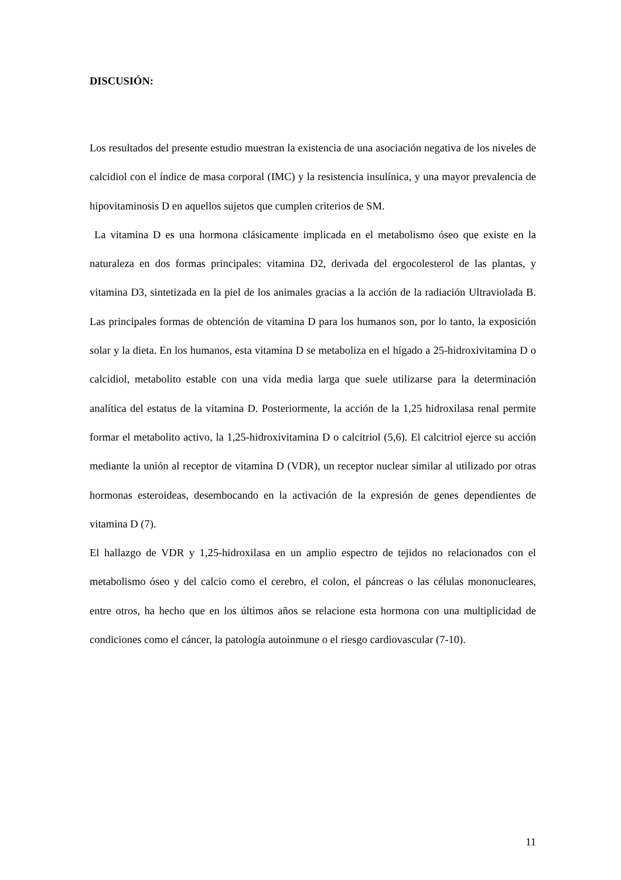DISCUSIÓN:
Los resultados del presente estudio muestran la existencia de una asociación negativa de los niveles de calcidiol con el índice de masa corporal (IMC) y la resistencia insulínica, y una mayor prevalencia de hipovitaminosis D en aquellos sujetos que cumplen criterios de SM.
La vitamina D es una hormona clásicamente implicada en el metabolismo óseo que existe en la naturaleza en dos formas principales: vitamina D2, derivada del ergocolesterol de las plantas, y vitamina D3, sintetizada en la piel de los animales gracias a la acción de la radiación Ultraviolada B. Las principales formas de obtención de vitamina D para los humanos son, por lo tanto, la exposición solar y la dieta. En los humanos, esta vitamina D se metaboliza en el hígado a 25-hidroxivitamina D o calcidiol, metabolito estable con una vida media larga que suele utilizarse para la determinación analítica del estatus de la vitamina D. Posteriormente, la acción de la 1,25 hidroxilasa renal permite formar el metabolito activo, la 1,25-hidroxivitamina D o calcitriol (5,6). El calcitriol ejerce su acción mediante la unión al receptor de vitamina D (VDR), un receptor nuclear similar al utilizado por otras hormonas esteroideas, desembocando en la activación de la expresión de genes dependientes de vitamina D (7).
El hallazgo de VDR y 1,25-hidroxilasa en un amplio espectro de tejidos no relacionados con el metabolismo óseo y del calcio como el cerebro, el colon, el páncreas o las células mononucleares, entre otros, ha hecho que en los últimos años se relacione esta hormona con una multiplicidad de condiciones como el cáncer, la patología autoinmune o el riesgo cardiovascular (7-10).
11